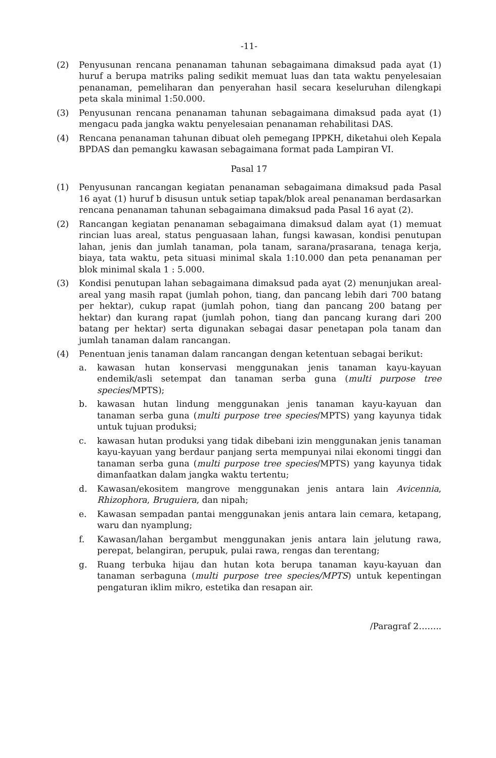-11-
(2) Penyusunan rencana penanaman tahunan sebagaimana dimaksud pada ayat (1) huruf a berupa matriks paling sedikit memuat luas dan tata waktu penyelesaian penanaman, pemeliharan dan penyerahan hasil secara keseluruhan dilengkapi peta skala minimal 1:50.000.
(3) Penyusunan rencana penanaman tahunan sebagaimana dimaksud pada ayat (1) mengacu pada jangka waktu penyelesaian penanaman rehabilitasi DAS.
(4) Rencana penanaman tahunan dibuat oleh pemegang IPPKH, diketahui oleh Kepala BPDAS dan pemangku kawasan sebagaimana format pada Lampiran VI.
Pasal 17
(1) Penyusunan rancangan kegiatan penanaman sebagaimana dimaksud pada Pasal 16 ayat (1) huruf b disusun untuk setiap tapak/blok areal penanaman berdasarkan rencana penanaman tahunan sebagaimana dimaksud pada Pasal 16 ayat (2).
(2) Rancangan kegiatan penanaman sebagaimana dimaksud dalam ayat (1) memuat rincian luas areal, status penguasaan lahan, fungsi kawasan, kondisi penutupan lahan, jenis dan jumlah tanaman, pola tanam, sarana/prasarana, tenaga kerja, biaya, tata waktu, peta situasi minimal skala 1:10.000 dan peta penanaman per blok minimal skala 1 : 5.000.
(3) Kondisi penutupan lahan sebagaimana dimaksud pada ayat (2) menunjukan areal-areal yang masih rapat (jumlah pohon, tiang, dan pancang lebih dari 700 batang per hektar), cukup rapat (jumlah pohon, tiang dan pancang 200 batang per hektar) dan kurang rapat (jumlah pohon, tiang dan pancang kurang dari 200 batang per hektar) serta digunakan sebagai dasar penetapan pola tanam dan jumlah tanaman dalam rancangan.
(4) Penentuan jenis tanaman dalam rancangan dengan ketentuan sebagai berikut:
a. kawasan hutan konservasi menggunakan jenis tanaman kayu-kayuan endemik/asli setempat dan tanaman serba guna (multi purpose tree species/MPTS);
b. kawasan hutan lindung menggunakan jenis tanaman kayu-kayuan dan tanaman serba guna (multi purpose tree species/MPTS) yang kayunya tidak untuk tujuan produksi;
c. kawasan hutan produksi yang tidak dibebani izin menggunakan jenis tanaman kayu-kayuan yang berdaur panjang serta mempunyai nilai ekonomi tinggi dan tanaman serba guna (multi purpose tree species/MPTS) yang kayunya tidak dimanfaatkan dalam jangka waktu tertentu;
d. Kawasan/ekositem mangrove menggunakan jenis antara lain Avicennia, Rhizophora, Bruguiera, dan nipah;
e. Kawasan sempadan pantai menggunakan jenis antara lain cemara, ketapang, waru dan nyamplung;
f. Kawasan/lahan bergambut menggunakan jenis antara lain jelutung rawa, perepat, belangiran, perupuk, pulai rawa, rengas dan terentang;
g. Ruang terbuka hijau dan hutan kota berupa tanaman kayu-kayuan dan tanaman serbaguna (multi purpose tree species/MPTS) untuk kepentingan pengaturan iklim mikro, estetika dan resapan air.
/Paragraf 2……..